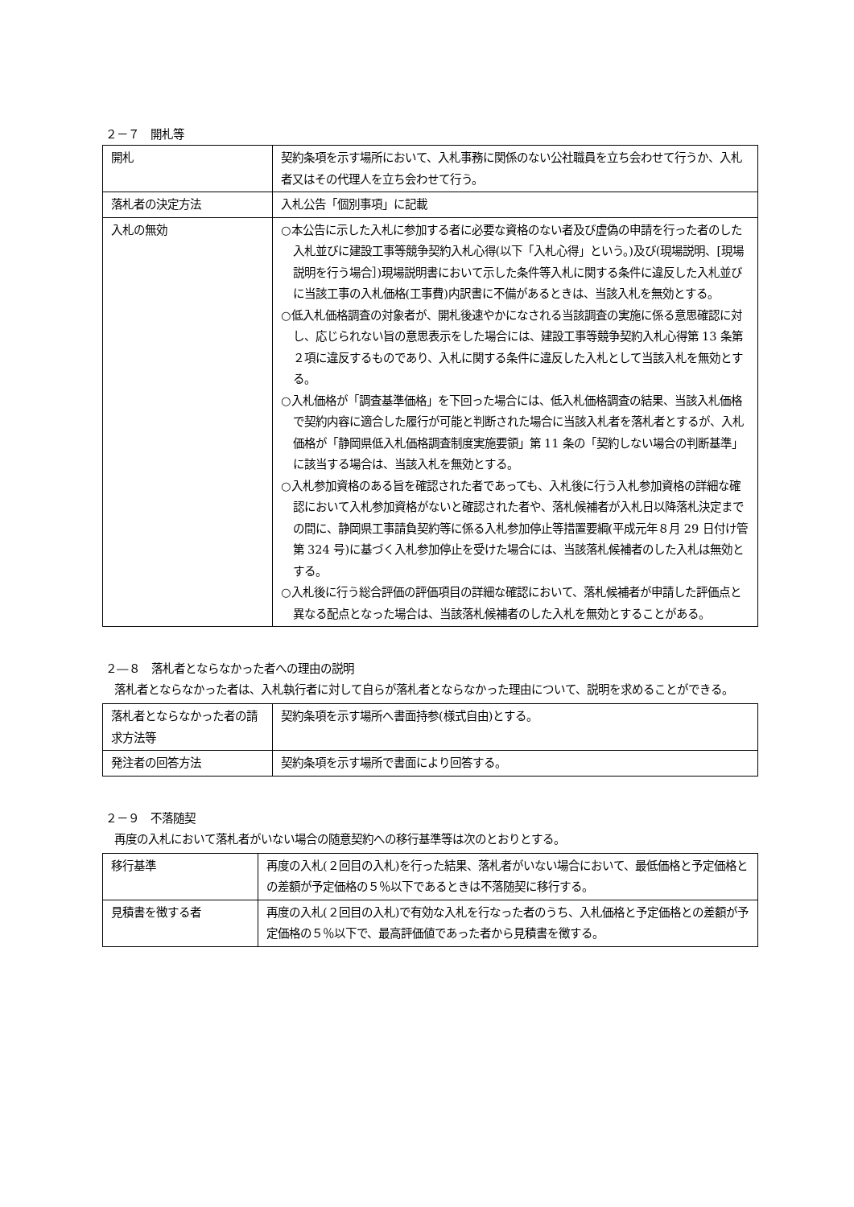２－７　開札等
| 開札 | 契約条項を示す場所において、入札事務に関係のない公社職員を立ち会わせて行うか、入札者又はその代理人を立ち会わせて行う。 |
| 落札者の決定方法 | 入札公告「個別事項」に記載 |
| 入札の無効 | ○本公告に示した入札に参加する者に必要な資格のない者及び虚偽の申請を行った者のした入札並びに建設工事等競争契約入札心得(以下「入札心得」という。)及び(現場説明、[現場説明を行う場合］)現場説明書において示した条件等入札に関する条件に違反した入札並びに当該工事の入札価格(工事費)内訳書に不備があるときは、当該入札を無効とする。 ○低入札価格調査の対象者が、開札後速やかになされる当該調査の実施に係る意思確認に対し、応じられない旨の意思表示をした場合には、建設工事等競争契約入札心得第 13 条第２項に違反するものであり、入札に関する条件に違反した入札として当該入札を無効とする。 ○入札価格が「調査基準価格」を下回った場合には、低入札価格調査の結果、当該入札価格で契約内容に適合した履行が可能と判断された場合に当該入札者を落札者とするが、入札価格が「静岡県低入札価格調査制度実施要領」第 11 条の「契約しない場合の判断基準」に該当する場合は、当該入札を無効とする。 ○入札参加資格のある旨を確認された者であっても、入札後に行う入札参加資格の詳細な確認において入札参加資格がないと確認された者や、落札候補者が入札日以降落札決定までの間に、静岡県工事請負契約等に係る入札参加停止等措置要綱(平成元年８月 29 日付け管第 324 号)に基づく入札参加停止を受けた場合には、当該落札候補者のした入札は無効とする。 ○入札後に行う総合評価の評価項目の詳細な確認において、落札候補者が申請した評価点と異なる配点となった場合は、当該落札候補者のした入札を無効とすることがある。 |
２―８　落札者とならなかった者への理由の説明
落札者とならなかった者は、入札執行者に対して自らが落札者とならなかった理由について、説明を求めることができる。
| 落札者とならなかった者の請求方法等 | 契約条項を示す場所へ書面持参(様式自由)とする。 |
| 発注者の回答方法 | 契約条項を示す場所で書面により回答する。 |
２－９　不落随契
再度の入札において落札者がいない場合の随意契約への移行基準等は次のとおりとする。
| 移行基準 | 再度の入札(２回目の入札)を行った結果、落札者がいない場合において、最低価格と予定価格との差額が予定価格の５％以下であるときは不落随契に移行する。 |
| 見積書を徴する者 | 再度の入札(２回目の入札)で有効な入札を行なった者のうち、入札価格と予定価格との差額が予定価格の５％以下で、最高評価値であった者から見積書を徴する。 |